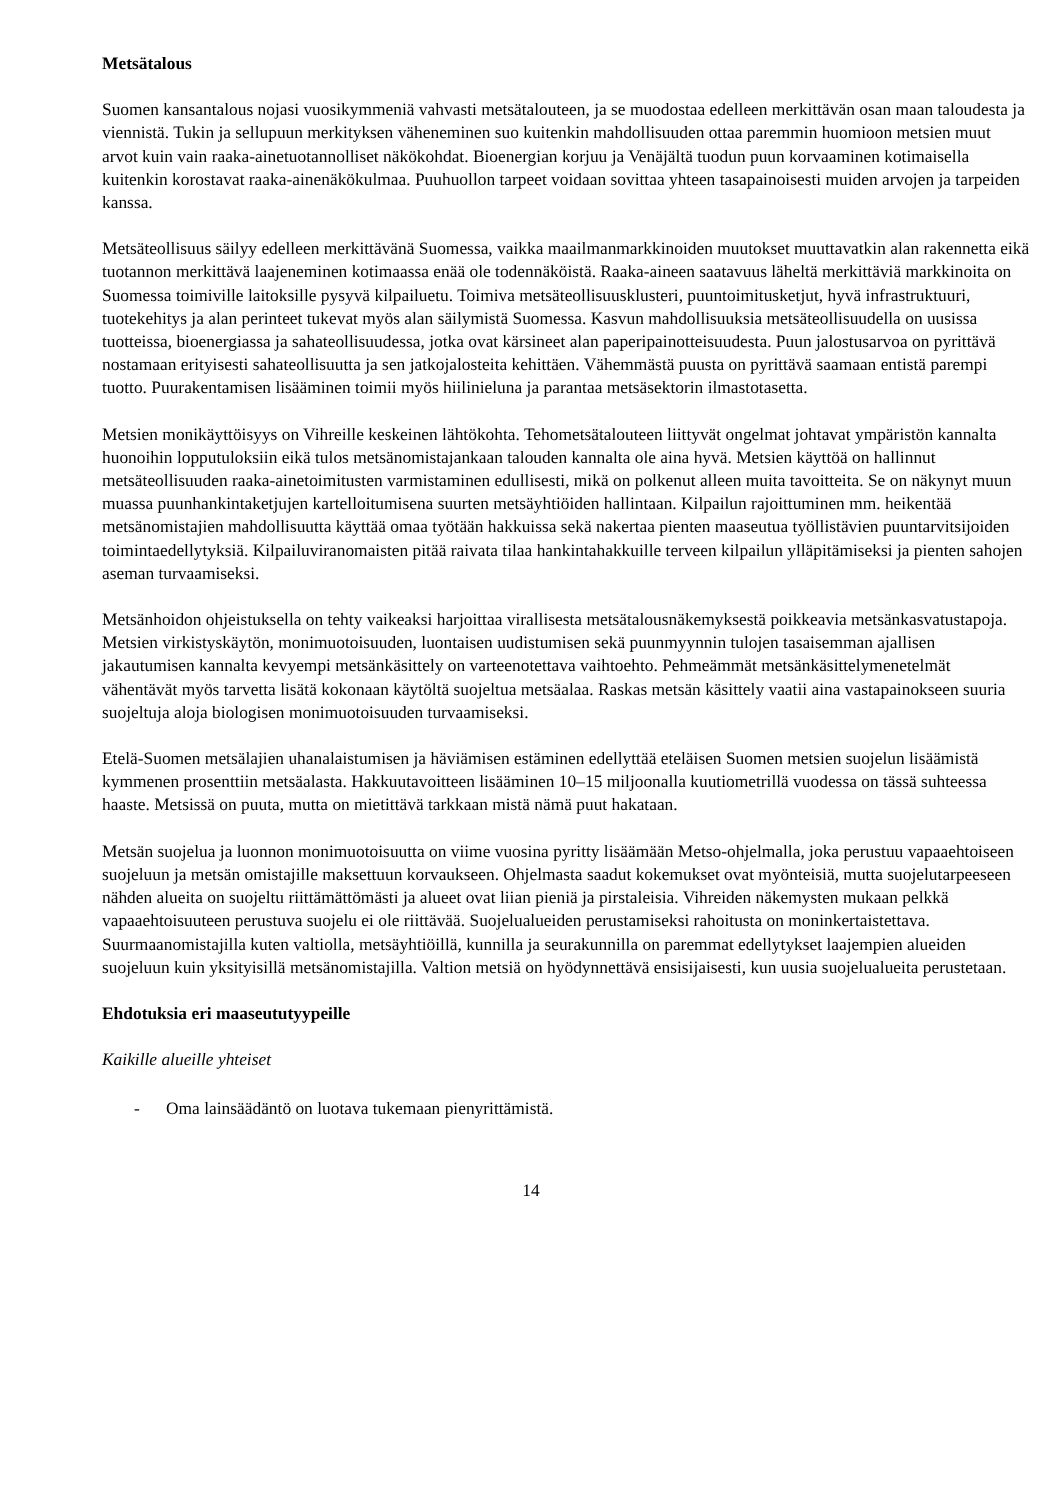Metsätalous
Suomen kansantalous nojasi vuosikymmeniä vahvasti metsätalouteen, ja se muodostaa edelleen merkittävän osan maan taloudesta ja viennistä. Tukin ja sellupuun merkityksen väheneminen suo kuitenkin mahdollisuuden ottaa paremmin huomioon metsien muut arvot kuin vain raaka-ainetuotannolliset näkökohdat. Bioenergian korjuu ja Venäjältä tuodun puun korvaaminen kotimaisella kuitenkin korostavat raaka-ainenäkökulmaa. Puuhuollon tarpeet voidaan sovittaa yhteen tasapainoisesti muiden arvojen ja tarpeiden kanssa.
Metsäteollisuus säilyy edelleen merkittävänä Suomessa, vaikka maailmanmarkkinoiden muutokset muuttavatkin alan rakennetta eikä tuotannon merkittävä laajeneminen kotimaassa enää ole todennäköistä. Raaka-aineen saatavuus läheltä merkittäviä markkinoita on Suomessa toimiville laitoksille pysyvä kilpailuetu. Toimiva metsäteollisuusklusteri, puuntoimitusketjut, hyvä infrastruktuuri, tuotekehitys ja alan perinteet tukevat myös alan säilymistä Suomessa. Kasvun mahdollisuuksia metsäteollisuudella on uusissa tuotteissa, bioenergiassa ja sahateollisuudessa, jotka ovat kärsineet alan paperipainotteisuudesta. Puun jalostusarvoa on pyrittävä nostamaan erityisesti sahateollisuutta ja sen jatkojalosteita kehittäen. Vähemmästä puusta on pyrittävä saamaan entistä parempi tuotto. Puurakentamisen lisääminen toimii myös hiilinieluna ja parantaa metsäsektorin ilmastotasetta.
Metsien monikäyttöisyys on Vihreille keskeinen lähtökohta. Tehometsätalouteen liittyvät ongelmat johtavat ympäristön kannalta huonoihin lopputuloksiin eikä tulos metsänomistajankaan talouden kannalta ole aina hyvä. Metsien käyttöä on hallinnut metsäteollisuuden raaka-ainetoimitusten varmistaminen edullisesti, mikä on polkenut alleen muita tavoitteita. Se on näkynyt muun muassa puunhankintaketjujen kartelloitumisena suurten metsäyhtiöiden hallintaan. Kilpailun rajoittuminen mm. heikentää metsänomistajien mahdollisuutta käyttää omaa työtään hakkuissa sekä nakertaa pienten maaseutua työllistävien puuntarvitsijoiden toimintaedellytyksiä. Kilpailuviranomaisten pitää raivata tilaa hankintahakkuille terveen kilpailun ylläpitämiseksi ja pienten sahojen aseman turvaamiseksi.
Metsänhoidon ohjeistuksella on tehty vaikeaksi harjoittaa virallisesta metsätalousnäkemyksestä poikkeavia metsänkasvatustapoja. Metsien virkistyskäytön, monimuotoisuuden, luontaisen uudistumisen sekä puunmyynnin tulojen tasaisemman ajallisen jakautumisen kannalta kevyempi metsänkäsittely on varteenotettava vaihtoehto. Pehmeämmät metsänkäsittelymenetelmät vähentävät myös tarvetta lisätä kokonaan käytöltä suojeltua metsäalaa. Raskas metsän käsittely vaatii aina vastapainokseen suuria suojeltuja aloja biologisen monimuotoisuuden turvaamiseksi.
Etelä-Suomen metsälajien uhanalaistumisen ja häviämisen estäminen edellyttää eteläisen Suomen metsien suojelun lisäämistä kymmenen prosenttiin metsäalasta. Hakkuutavoitteen lisääminen 10–15 miljoonalla kuutiometrillä vuodessa on tässä suhteessa haaste. Metsissä on puuta, mutta on mietittävä tarkkaan mistä nämä puut hakataan.
Metsän suojelua ja luonnon monimuotoisuutta on viime vuosina pyritty lisäämään Metso-ohjelmalla, joka perustuu vapaaehtoiseen suojeluun ja metsän omistajille maksettuun korvaukseen. Ohjelmasta saadut kokemukset ovat myönteisiä, mutta suojelutarpeeseen nähden alueita on suojeltu riittämättömästi ja alueet ovat liian pieniä ja pirstaleisia. Vihreiden näkemysten mukaan pelkkä vapaaehtoisuuteen perustuva suojelu ei ole riittävää. Suojelualueiden perustamiseksi rahoitusta on moninkertaistettava. Suurmaanomistajilla kuten valtiolla, metsäyhtiöillä, kunnilla ja seurakunnilla on paremmat edellytykset laajempien alueiden suojeluun kuin yksityisillä metsänomistajilla. Valtion metsiä on hyödynnettävä ensisijaisesti, kun uusia suojelualueita perustetaan.
Ehdotuksia eri maaseututyypeille
Kaikille alueille yhteiset
- Oma lainsäädäntö on luotava tukemaan pienyrittämistä.
14